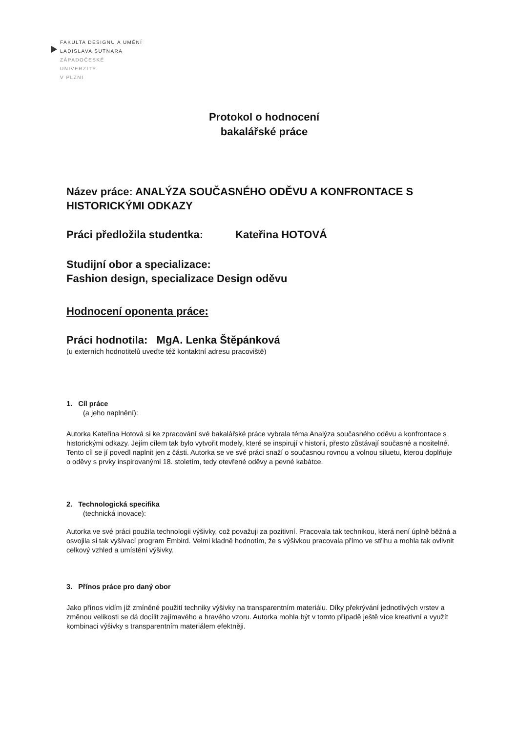FAKULTA DESIGNU A UMĚNÍ
LADISLAVA SUTNARA
ZÁPADOČESKÉ
UNIVERZITY
V PLZNI
Protokol o hodnocení
bakalářské práce
Název práce: ANALÝZA SOUČASNÉHO ODĚVU A KONFRONTACE S HISTORICKÝMI ODKAZY
Práci předložila studentka: Kateřina HOTOVÁ
Studijní obor a specializace:
Fashion design, specializace Design oděvu
Hodnocení oponenta práce:
Práci hodnotila: MgA. Lenka Štěpánková
(u externích hodnotitelů uveďte též kontaktní adresu pracoviště)
1. Cíl práce
(a jeho naplnění):
Autorka Kateřina Hotová si ke zpracování své bakalářské práce vybrala téma Analýza současného oděvu a konfrontace s historickými odkazy. Jejím cílem tak bylo vytvořit modely, které se inspirují v historii, přesto zůstávají současné a nositelné. Tento cíl se jí povedl naplnit jen z části. Autorka se ve své práci snaží o současnou rovnou a volnou siluetu, kterou doplňuje o oděvy s prvky inspirovanými 18. stoletím, tedy otevřené oděvy a pevné kabátce.
2. Technologická specifika
(technická inovace):
Autorka ve své práci použila technologii výšivky, což považuji za pozitivní. Pracovala tak technikou, která není úplně běžná a osvojila si tak vyšívací program Embird. Velmi kladně hodnotím, že s výšivkou pracovala přímo ve střihu a mohla tak ovlivnit celkový vzhled a umístění výšivky.
3. Přínos práce pro daný obor
Jako přínos vidím již zmíněné použití techniky výšivky na transparentním materiálu. Díky překrývání jednotlivých vrstev a změnou velikosti se dá docílit zajímavého a hravého vzoru. Autorka mohla být v tomto případě ještě více kreativní a využít kombinaci výšivky s transparentním materiálem efektněji.